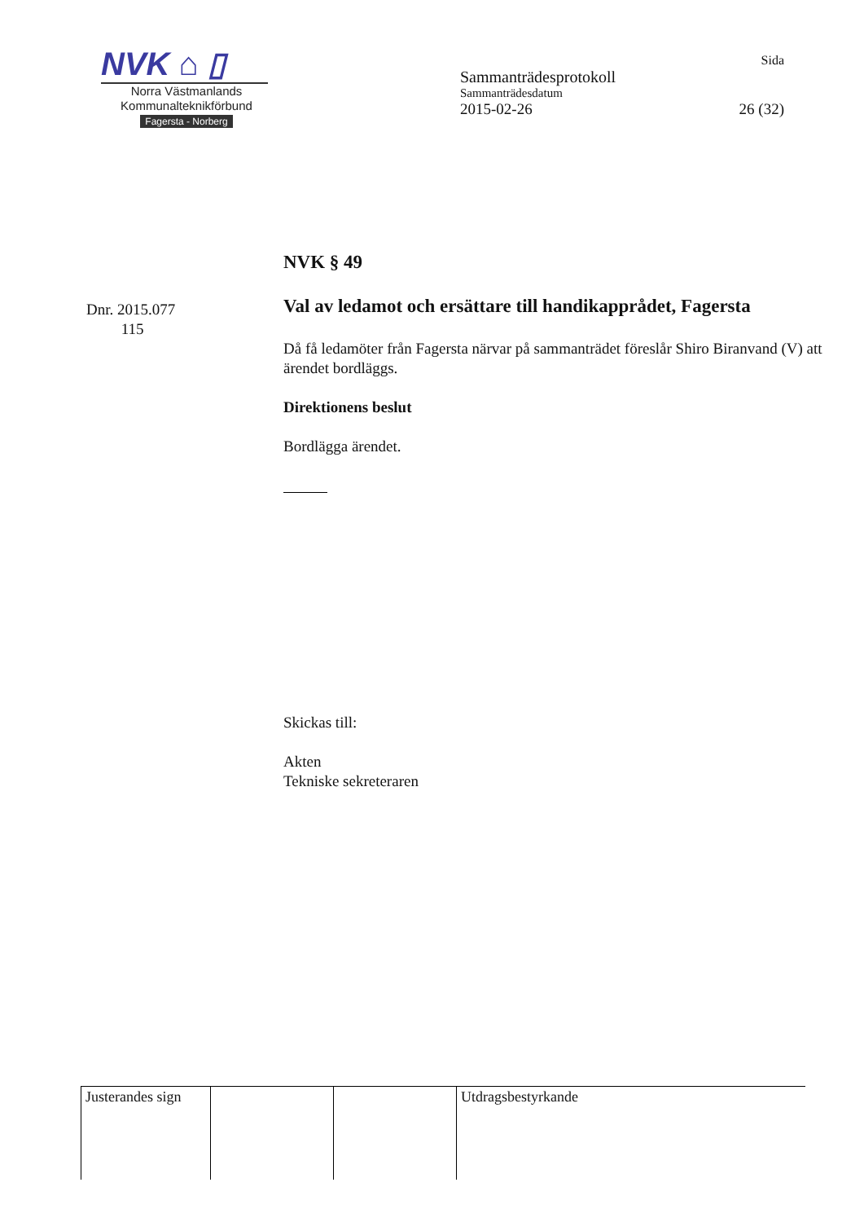NVK ⌂ ▯
Norra Västmanlands
Kommunalteknikförbund
Fagersta - Norberg
Sida
Sammanträdesprotokoll
Sammanträdesdatum
2015-02-26 26 (32)
Dnr. 2015.077
115
NVK § 49
Val av ledamot och ersättare till handikapprådet, Fagersta
Då få ledamöter från Fagersta närvar på sammanträdet föreslår Shiro Biranvand (V) att ärendet bordläggs.
Direktionens beslut
Bordlägga ärendet.
Skickas till:
Akten
Tekniske sekreteraren
| Justerandes sign | | | Utdragsbestyrkande |